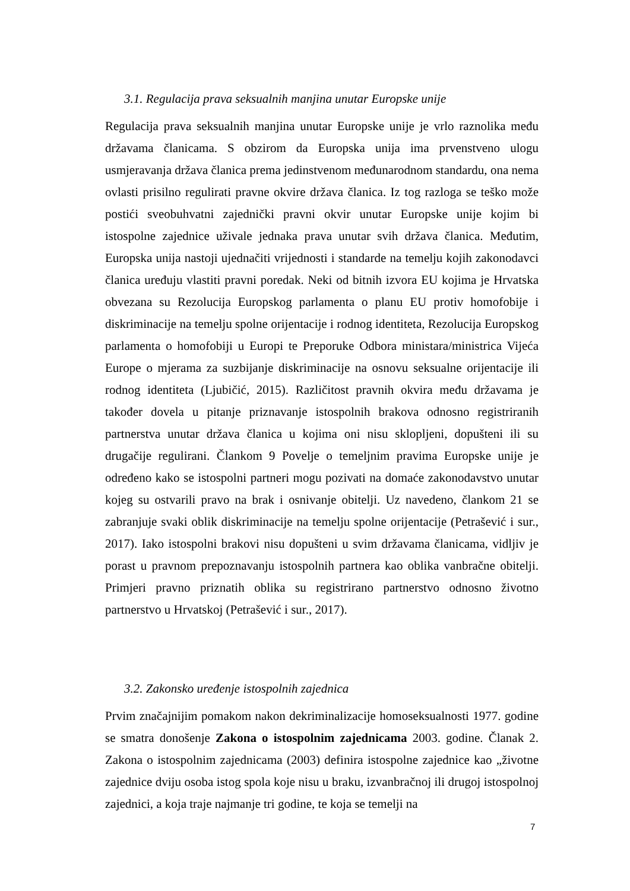3.1. Regulacija prava seksualnih manjina unutar Europske unije
Regulacija prava seksualnih manjina unutar Europske unije je vrlo raznolika među državama članicama. S obzirom da Europska unija ima prvenstveno ulogu usmjeravanja država članica prema jedinstvenom međunarodnom standardu, ona nema ovlasti prisilno regulirati pravne okvire država članica. Iz tog razloga se teško može postići sveobuhvatni zajednički pravni okvir unutar Europske unije kojim bi istospolne zajednice uživale jednaka prava unutar svih država članica. Međutim, Europska unija nastoji ujednačiti vrijednosti i standarde na temelju kojih zakonodavci članica uređuju vlastiti pravni poredak. Neki od bitnih izvora EU kojima je Hrvatska obvezana su Rezolucija Europskog parlamenta o planu EU protiv homofobije i diskriminacije na temelju spolne orijentacije i rodnog identiteta, Rezolucija Europskog parlamenta o homofobiji u Europi te Preporuke Odbora ministara/ministrica Vijeća Europe o mjerama za suzbijanje diskriminacije na osnovu seksualne orijentacije ili rodnog identiteta (Ljubičić, 2015). Različitost pravnih okvira među državama je također dovela u pitanje priznavanje istospolnih brakova odnosno registriranih partnerstva unutar država članica u kojima oni nisu sklopljeni, dopušteni ili su drugačije regulirani. Člankom 9 Povelje o temeljnim pravima Europske unije je određeno kako se istospolni partneri mogu pozivati na domaće zakonodavstvo unutar kojeg su ostvarili pravo na brak i osnivanje obitelji. Uz navedeno, člankom 21 se zabranjuje svaki oblik diskriminacije na temelju spolne orijentacije (Petrašević i sur., 2017). Iako istospolni brakovi nisu dopušteni u svim državama članicama, vidljiv je porast u pravnom prepoznavanju istospolnih partnera kao oblika vanbračne obitelji. Primjeri pravno priznatih oblika su registrirano partnerstvo odnosno životno partnerstvo u Hrvatskoj (Petrašević i sur., 2017).
3.2. Zakonsko uređenje istospolnih zajednica
Prvim značajnijim pomakom nakon dekriminalizacije homoseksualnosti 1977. godine se smatra donošenje Zakona o istospolnim zajednicama 2003. godine. Članak 2. Zakona o istospolnim zajednicama (2003) definira istospolne zajednice kao „životne zajednice dviju osoba istog spola koje nisu u braku, izvanbračnoj ili drugoj istospolnoj zajednici, a koja traje najmanje tri godine, te koja se temelji na
7